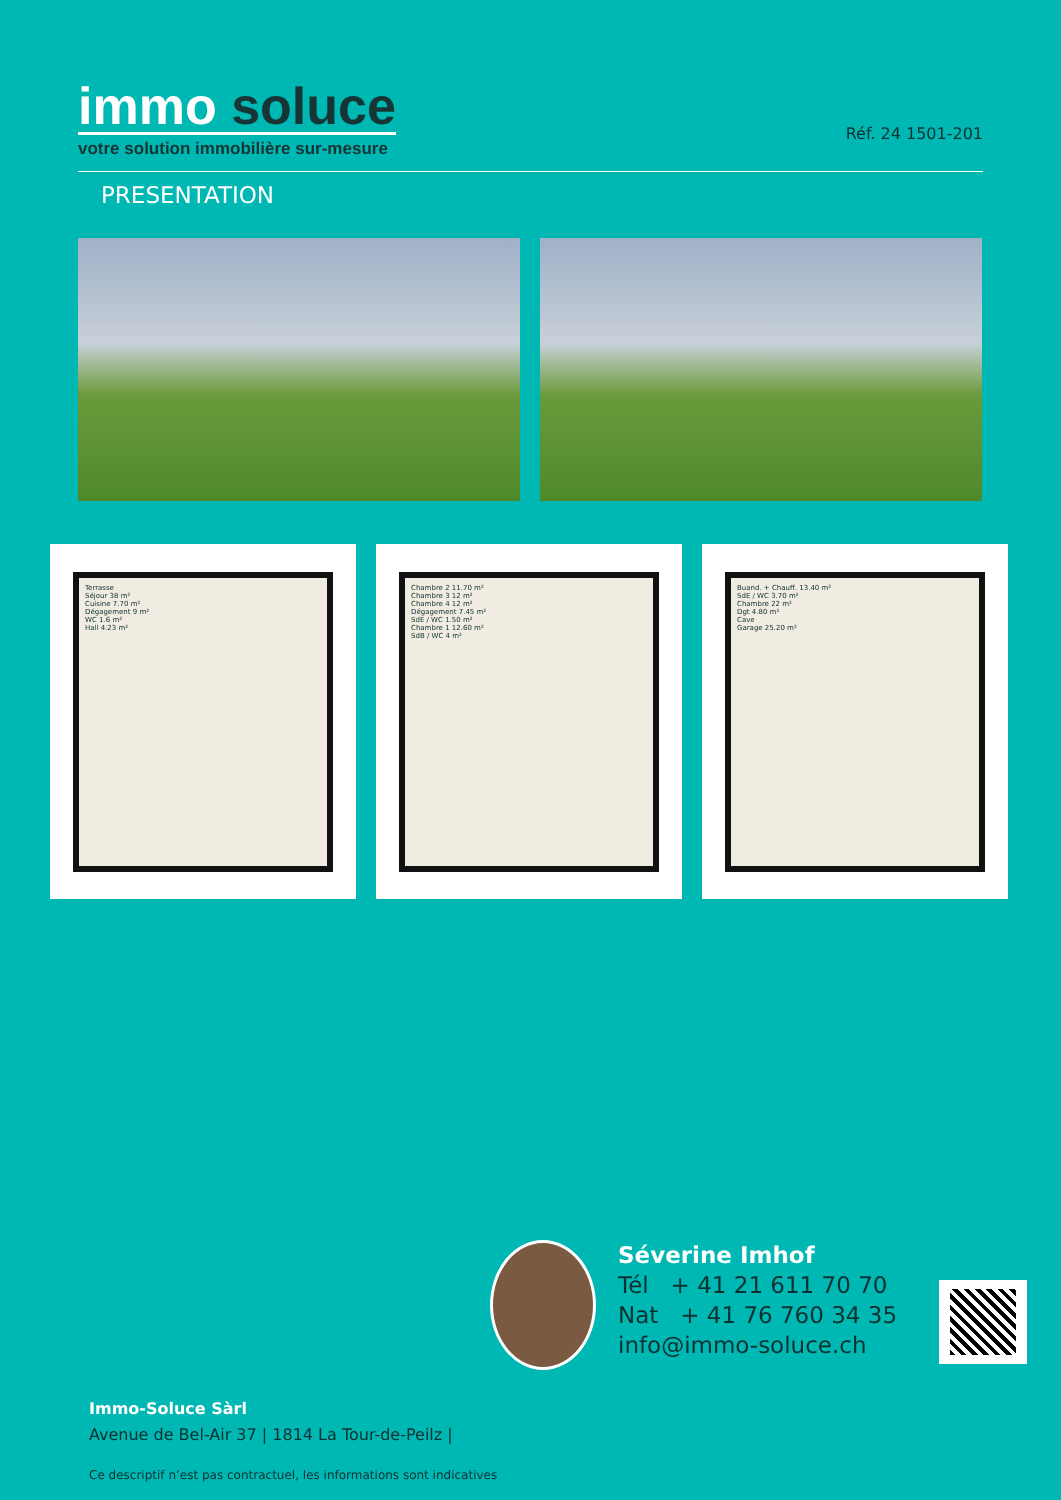immo soluce
votre solution immobilière sur-mesure
Réf. 24 1501-201
PRESENTATION
Terrasse
Séjour 38 m²
Cuisine 7.70 m²
Dégagement 9 m²
WC 1.6 m²
Hall 4.23 m²
Chambre 2 11.70 m²
Chambre 3 12 m²
Chambre 4 12 m²
Dégagement 7.45 m²
SdE / WC 1.50 m²
Chambre 1 12.60 m²
SdB / WC 4 m²
Buand. + Chauff. 13.40 m²
SdE / WC 3.70 m²
Chambre 22 m²
Dgt 4.80 m²
Cave
Garage 25.20 m²
Séverine Imhof
Tél + 41 21 611 70 70
Nat + 41 76 760 34 35
info@immo-soluce.ch
Immo-Soluce Sàrl
Avenue de Bel-Air 37 | 1814 La Tour-de-Peilz |
Ce descriptif n’est pas contractuel, les informations sont indicatives